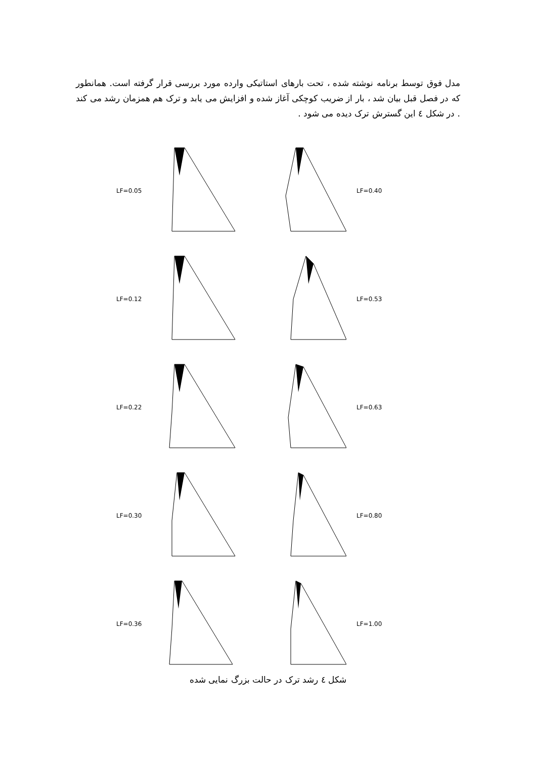مدل فوق توسط برنامه نوشته شده ، تحت بارهای استاتیکی وارده مورد بررسی قرار گرفته است. همانطور که در فصل قبل بیان شد ، بار از ضریب کوچکی آغاز شده و افزایش می یابد و ترک هم همزمان رشد می کند . در شکل ٤ این گسترش ترک دیده می شود .
LF=0.05 LF=0.40
LF=0.12 LF=0.53
LF=0.22 LF=0.63
LF=0.30 LF=0.80
LF=0.36 LF=1.00
شکل ٤ رشد ترک در حالت بزرگ نمایی شده